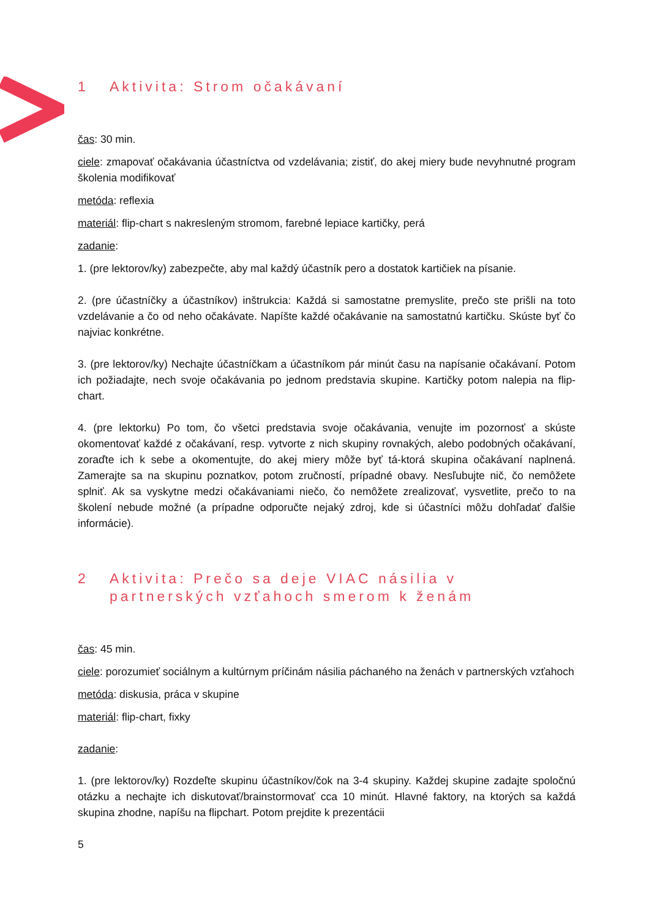1 Aktivita: Strom očakávaní
čas: 30 min.
ciele: zmapovať očakávania účastníctva od vzdelávania; zistiť, do akej miery bude nevyhnutné program školenia modifikovať
metóda: reflexia
materiál: flip-chart s nakresleným stromom, farebné lepiace kartičky, perá
zadanie:
1. (pre lektorov/ky) zabezpečte, aby mal každý účastník pero a dostatok kartičiek na písanie.
2. (pre účastníčky a účastníkov) inštrukcia: Každá si samostatne premyslite, prečo ste prišli na toto vzdelávanie a čo od neho očakávate. Napíšte každé očakávanie na samostatnú kartičku. Skúste byť čo najviac konkrétne.
3. (pre lektorov/ky) Nechajte účastníčkam a účastníkom pár minút času na napísanie očakávaní. Potom ich požiadajte, nech svoje očakávania po jednom predstavia skupine. Kartičky potom nalepia na flip-chart.
4. (pre lektorku) Po tom, čo všetci predstavia svoje očakávania, venujte im pozornosť a skúste okomentovať každé z očakávaní, resp. vytvorte z nich skupiny rovnakých, alebo podobných očakávaní, zoraďte ich k sebe a okomentujte, do akej miery môže byť tá-ktorá skupina očakávaní naplnená. Zamerajte sa na skupinu poznatkov, potom zručností, prípadné obavy. Nesľubujte nič, čo nemôžete splniť. Ak sa vyskytne medzi očakávaniami niečo, čo nemôžete zrealizovať, vysvetlite, prečo to na školení nebude možné (a prípadne odporučte nejaký zdroj, kde si účastníci môžu dohľadať ďalšie informácie).
2 Aktivita: Prečo sa deje VIAC násilia v partnerských vzťahoch smerom k ženám
čas: 45 min.
ciele: porozumieť sociálnym a kultúrnym príčinám násilia páchaného na ženách v partnerských vzťahoch
metóda: diskusia, práca v skupine
materiál: flip-chart, fixky
zadanie:
1. (pre lektorov/ky) Rozdeľte skupinu účastníkov/čok na 3-4 skupiny. Každej skupine zadajte spoločnú otázku a nechajte ich diskutovať/brainstormovať cca 10 minút. Hlavné faktory, na ktorých sa každá skupina zhodne, napíšu na flipchart. Potom prejdite k prezentácii
5